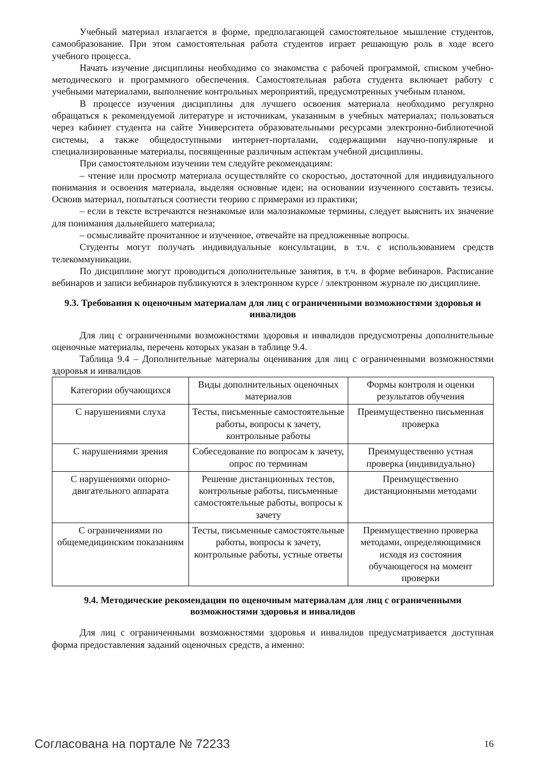Учебный материал излагается в форме, предполагающей самостоятельное мышление студентов, самообразование. При этом самостоятельная работа студентов играет решающую роль в ходе всего учебного процесса.
Начать изучение дисциплины необходимо со знакомства с рабочей программой, списком учебно-методического и программного обеспечения. Самостоятельная работа студента включает работу с учебными материалами, выполнение контрольных мероприятий, предусмотренных учебным планом.
В процессе изучения дисциплины для лучшего освоения материала необходимо регулярно обращаться к рекомендуемой литературе и источникам, указанным в учебных материалах; пользоваться через кабинет студента на сайте Университета образовательными ресурсами электронно-библиотечной системы, а также общедоступными интернет-порталами, содержащими научно-популярные и специализированные материалы, посвященные различным аспектам учебной дисциплины.
При самостоятельном изучении тем следуйте рекомендациям:
– чтение или просмотр материала осуществляйте со скоростью, достаточной для индивидуального понимания и освоения материала, выделяя основные идеи; на основании изученного составить тезисы. Освоив материал, попытаться соотнести теорию с примерами из практики;
– если в тексте встречаются незнакомые или малознакомые термины, следует выяснить их значение для понимания дальнейшего материала;
– осмысливайте прочитанное и изученное, отвечайте на предложенные вопросы.
Студенты могут получать индивидуальные консультации, в т.ч. с использованием средств телекоммуникации.
По дисциплине могут проводиться дополнительные занятия, в т.ч. в форме вебинаров. Расписание вебинаров и записи вебинаров публикуются в электронном курсе / электронном журнале по дисциплине.
9.3. Требования к оценочным материалам для лиц с ограниченными возможностями здоровья и инвалидов
Для лиц с ограниченными возможностями здоровья и инвалидов предусмотрены дополнительные оценочные материалы, перечень которых указан в таблице 9.4.
Таблица 9.4 – Дополнительные материалы оценивания для лиц с ограниченными возможностями здоровья и инвалидов
| Категории обучающихся | Виды дополнительных оценочных материалов | Формы контроля и оценки результатов обучения |
| --- | --- | --- |
| С нарушениями слуха | Тесты, письменные самостоятельные работы, вопросы к зачету, контрольные работы | Преимущественно письменная проверка |
| С нарушениями зрения | Собеседование по вопросам к зачету, опрос по терминам | Преимущественно устная проверка (индивидуально) |
| С нарушениями опорно-двигательного аппарата | Решение дистанционных тестов, контрольные работы, письменные самостоятельные работы, вопросы к зачету | Преимущественно дистанционными методами |
| С ограничениями по общемедицинским показаниям | Тесты, письменные самостоятельные работы, вопросы к зачету, контрольные работы, устные ответы | Преимущественно проверка методами, определяющимися исходя из состояния обучающегося на момент проверки |
9.4. Методические рекомендации по оценочным материалам для лиц с ограниченными возможностями здоровья и инвалидов
Для лиц с ограниченными возможностями здоровья и инвалидов предусматривается доступная форма предоставления заданий оценочных средств, а именно:
Согласована на портале № 72233 16